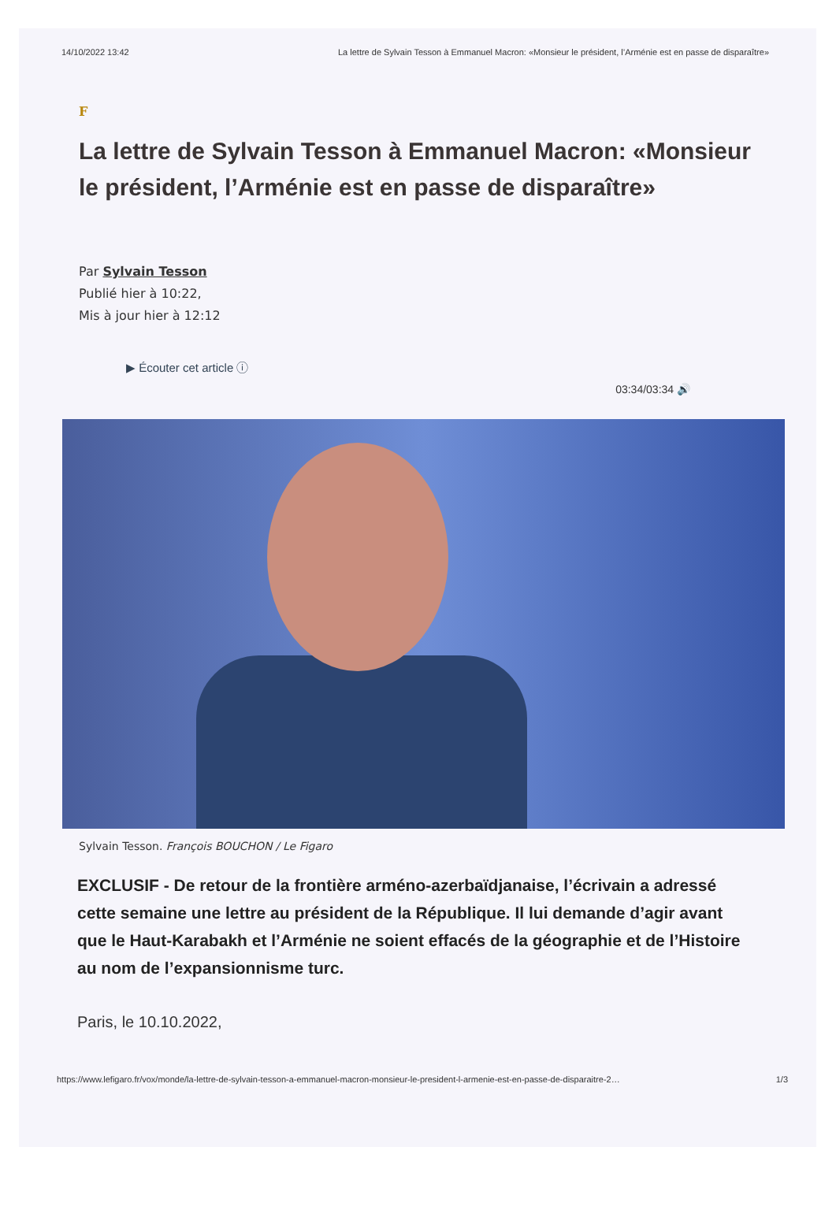14/10/2022 13:42 La lettre de Sylvain Tesson à Emmanuel Macron: «Monsieur le président, l’Arménie est en passe de disparaître»
F
La lettre de Sylvain Tesson à Emmanuel Macron: «Monsieur le président, l’Arménie est en passe de disparaître»
Par Sylvain Tesson
Publié hier à 10:22,
Mis à jour hier à 12:12
▶ Écouter cet article ⓘ
03:34/03:34 🔊
Sylvain Tesson. François BOUCHON / Le Figaro
EXCLUSIF - De retour de la frontière arméno-azerbaïdjanaise, l’écrivain a adressé cette semaine une lettre au président de la République. Il lui demande d’agir avant que le Haut-Karabakh et l’Arménie ne soient effacés de la géographie et de l’Histoire au nom de l’expansionnisme turc.
Paris, le 10.10.2022,
https://www.lefigaro.fr/vox/monde/la-lettre-de-sylvain-tesson-a-emmanuel-macron-monsieur-le-president-l-armenie-est-en-passe-de-disparaitre-2… 1/3